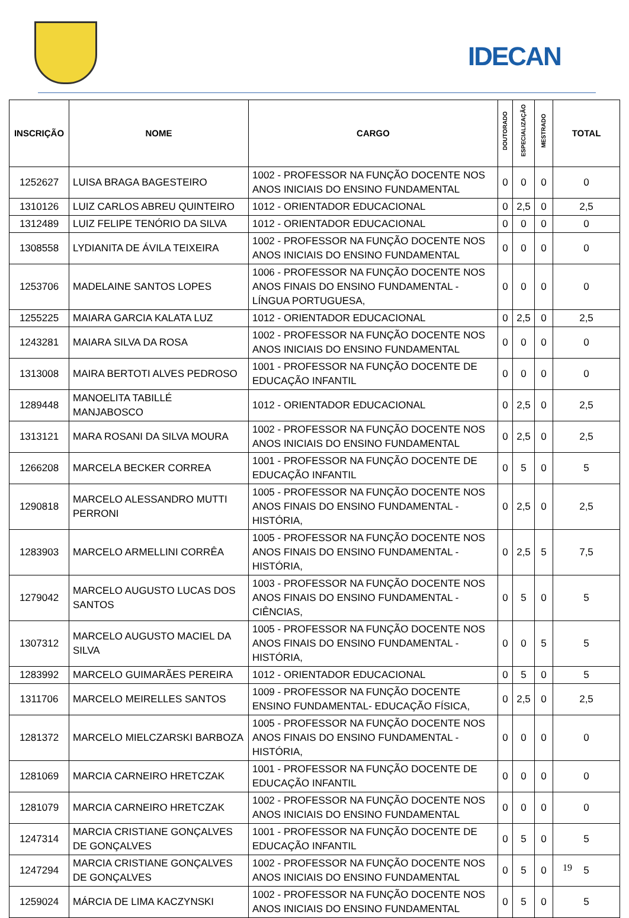IDECAN
| INSCRIÇÃO | NOME | CARGO | DOUTORADO | ESPECIALIZAÇÃO | MESTRADO | TOTAL |
| --- | --- | --- | --- | --- | --- | --- |
| 1252627 | LUISA BRAGA BAGESTEIRO | 1002 - PROFESSOR NA FUNÇÃO DOCENTE NOS ANOS INICIAIS DO ENSINO FUNDAMENTAL | 0 | 0 | 0 | 0 |
| 1310126 | LUIZ CARLOS ABREU QUINTEIRO | 1012 - ORIENTADOR EDUCACIONAL | 0 | 2,5 | 0 | 2,5 |
| 1312489 | LUIZ FELIPE TENÓRIO DA SILVA | 1012 - ORIENTADOR EDUCACIONAL | 0 | 0 | 0 | 0 |
| 1308558 | LYDIANITA DE ÁVILA TEIXEIRA | 1002 - PROFESSOR NA FUNÇÃO DOCENTE NOS ANOS INICIAIS DO ENSINO FUNDAMENTAL | 0 | 0 | 0 | 0 |
| 1253706 | MADELAINE SANTOS LOPES | 1006 - PROFESSOR NA FUNÇÃO DOCENTE NOS ANOS FINAIS DO ENSINO FUNDAMENTAL - LÍNGUA PORTUGUESA, | 0 | 0 | 0 | 0 |
| 1255225 | MAIARA GARCIA KALATA LUZ | 1012 - ORIENTADOR EDUCACIONAL | 0 | 2,5 | 0 | 2,5 |
| 1243281 | MAIARA SILVA DA ROSA | 1002 - PROFESSOR NA FUNÇÃO DOCENTE NOS ANOS INICIAIS DO ENSINO FUNDAMENTAL | 0 | 0 | 0 | 0 |
| 1313008 | MAIRA BERTOTI ALVES PEDROSO | 1001 - PROFESSOR NA FUNÇÃO DOCENTE DE EDUCAÇÃO INFANTIL | 0 | 0 | 0 | 0 |
| 1289448 | MANOELITA TABILLÉ MANJABOSCO | 1012 - ORIENTADOR EDUCACIONAL | 0 | 2,5 | 0 | 2,5 |
| 1313121 | MARA ROSANI DA SILVA MOURA | 1002 - PROFESSOR NA FUNÇÃO DOCENTE NOS ANOS INICIAIS DO ENSINO FUNDAMENTAL | 0 | 2,5 | 0 | 2,5 |
| 1266208 | MARCELA BECKER CORREA | 1001 - PROFESSOR NA FUNÇÃO DOCENTE DE EDUCAÇÃO INFANTIL | 0 | 5 | 0 | 5 |
| 1290818 | MARCELO ALESSANDRO MUTTI PERRONI | 1005 - PROFESSOR NA FUNÇÃO DOCENTE NOS ANOS FINAIS DO ENSINO FUNDAMENTAL - HISTÓRIA, | 0 | 2,5 | 0 | 2,5 |
| 1283903 | MARCELO ARMELLINI CORRÊA | 1005 - PROFESSOR NA FUNÇÃO DOCENTE NOS ANOS FINAIS DO ENSINO FUNDAMENTAL - HISTÓRIA, | 0 | 2,5 | 5 | 7,5 |
| 1279042 | MARCELO AUGUSTO LUCAS DOS SANTOS | 1003 - PROFESSOR NA FUNÇÃO DOCENTE NOS ANOS FINAIS DO ENSINO FUNDAMENTAL - CIÊNCIAS, | 0 | 5 | 0 | 5 |
| 1307312 | MARCELO AUGUSTO MACIEL DA SILVA | 1005 - PROFESSOR NA FUNÇÃO DOCENTE NOS ANOS FINAIS DO ENSINO FUNDAMENTAL - HISTÓRIA, | 0 | 0 | 5 | 5 |
| 1283992 | MARCELO GUIMARÃES PEREIRA | 1012 - ORIENTADOR EDUCACIONAL | 0 | 5 | 0 | 5 |
| 1311706 | MARCELO MEIRELLES SANTOS | 1009 - PROFESSOR NA FUNÇÃO DOCENTE ENSINO FUNDAMENTAL- EDUCAÇÃO FÍSICA, | 0 | 2,5 | 0 | 2,5 |
| 1281372 | MARCELO MIELCZARSKI BARBOZA | 1005 - PROFESSOR NA FUNÇÃO DOCENTE NOS ANOS FINAIS DO ENSINO FUNDAMENTAL - HISTÓRIA, | 0 | 0 | 0 | 0 |
| 1281069 | MARCIA CARNEIRO HRETCZAK | 1001 - PROFESSOR NA FUNÇÃO DOCENTE DE EDUCAÇÃO INFANTIL | 0 | 0 | 0 | 0 |
| 1281079 | MARCIA CARNEIRO HRETCZAK | 1002 - PROFESSOR NA FUNÇÃO DOCENTE NOS ANOS INICIAIS DO ENSINO FUNDAMENTAL | 0 | 0 | 0 | 0 |
| 1247314 | MARCIA CRISTIANE GONÇALVES DE GONÇALVES | 1001 - PROFESSOR NA FUNÇÃO DOCENTE DE EDUCAÇÃO INFANTIL | 0 | 5 | 0 | 5 |
| 1247294 | MARCIA CRISTIANE GONÇALVES DE GONÇALVES | 1002 - PROFESSOR NA FUNÇÃO DOCENTE NOS ANOS INICIAIS DO ENSINO FUNDAMENTAL | 0 | 5 | 0 | 5 |
| 1259024 | MÁRCIA DE LIMA KACZYNSKI | 1002 - PROFESSOR NA FUNÇÃO DOCENTE NOS ANOS INICIAIS DO ENSINO FUNDAMENTAL | 0 | 5 | 0 | 5 |
19